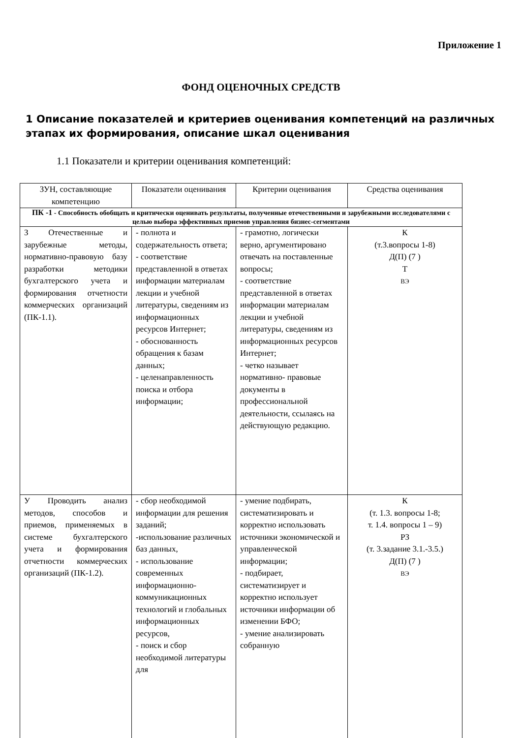Приложение 1
ФОНД ОЦЕНОЧНЫХ СРЕДСТВ
1 Описание показателей и критериев оценивания компетенций на различных этапах их формирования, описание шкал оценивания
1.1 Показатели и критерии оценивания компетенций:
| ЗУН, составляющие компетенцию | Показатели оценивания | Критерии оценивания | Средства оценивания |
| ПК -1 - Способность обобщать и критически оценивать результаты, полученные отечественными и зарубежными исследователями с целью выбора эффективных приемов управления бизнес-сегментами | | | |
| З Отечественные и зарубежные методы, нормативно-правовую базу разработки методики бухгалтерского учета и формирования отчетности коммерческих организаций (ПК-1.1). | - полнота и содержательность ответа; - соответствие представленной в ответах информации материалам лекции и учебной литературы, сведениям из информационных ресурсов Интернет; - обоснованность обращения к базам данных; - целенаправленность поиска и отбора информации; | - грамотно, логически верно, аргументировано отвечать на поставленные вопросы; - соответствие представленной в ответах информации материалам лекции и учебной литературы, сведениям из информационных ресурсов Интернет; - четко называет нормативно- правовые документы в профессиональной деятельности, ссылаясь на действующую редакцию. | К (т.3.вопросы 1-8) Д(П) (7 ) Т ВЭ |
| У Проводить анализ методов, способов и приемов, применяемых в системе бухгалтерского учета и формирования отчетности коммерческих организаций (ПК-1.2). | - сбор необходимой информации для решения заданий; -использование различных баз данных, - использование современных информационно-коммуникационных технологий и глобальных информационных ресурсов, - поиск и сбор необходимой литературы для | - умение подбирать, систематизировать и корректно использовать источники экономической и управленческой информации; - подбирает, систематизирует и корректно использует источники информации об изменении БФО; - умение анализировать собранную | К (т. 1.3. вопросы 1-8; т. 1.4. вопросы 1 – 9) РЗ (т. 3.задание 3.1.-3.5.) Д(П) (7 ) ВЭ |